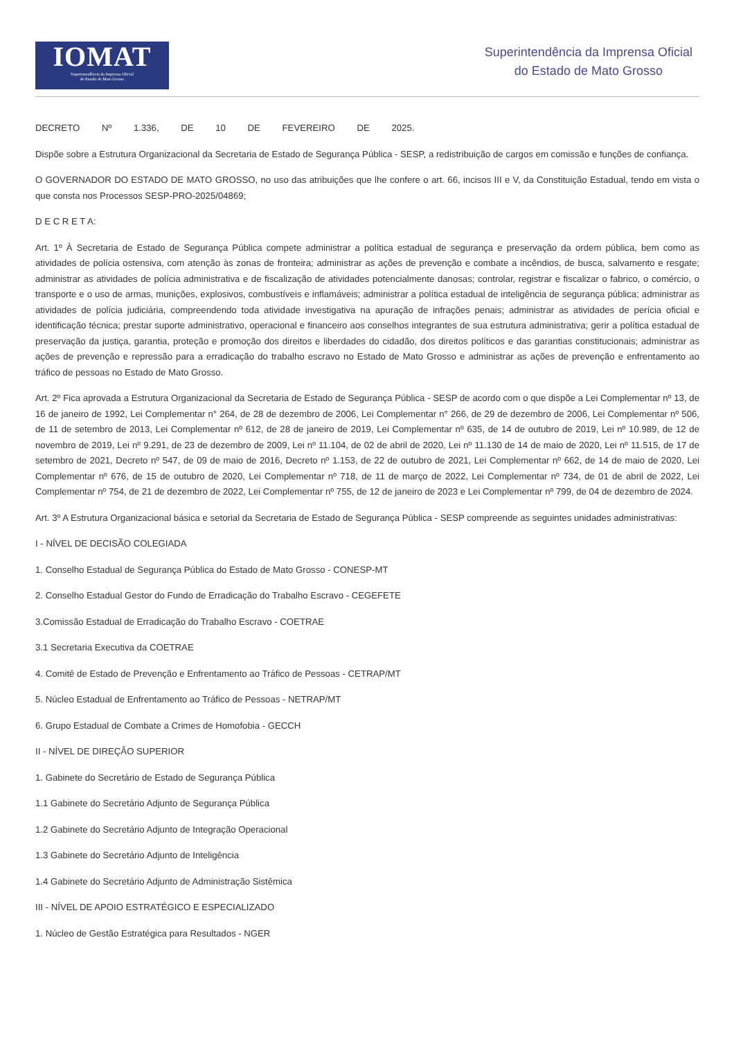IOMAT
Superintendência da Imprensa Oficial
do Estado de Mato Grosso
Superintendência da Imprensa Oficial
do Estado de Mato Grosso
DECRETO Nº 1.336, DE 10 DE FEVEREIRO DE 2025.
Dispõe sobre a Estrutura Organizacional da Secretaria de Estado de Segurança Pública - SESP, a redistribuição de cargos em comissão e funções de confiança.
O GOVERNADOR DO ESTADO DE MATO GROSSO, no uso das atribuições que lhe confere o art. 66, incisos III e V, da Constituição Estadual, tendo em vista o que consta nos Processos SESP-PRO-2025/04869;
D E C R E T A:
Art. 1º À Secretaria de Estado de Segurança Pública compete administrar a política estadual de segurança e preservação da ordem pública, bem como as atividades de polícia ostensiva, com atenção às zonas de fronteira; administrar as ações de prevenção e combate a incêndios, de busca, salvamento e resgate; administrar as atividades de polícia administrativa e de fiscalização de atividades potencialmente danosas; controlar, registrar e fiscalizar o fabrico, o comércio, o transporte e o uso de armas, munições, explosivos, combustíveis e inflamáveis; administrar a política estadual de inteligência de segurança pública; administrar as atividades de polícia judiciária, compreendendo toda atividade investigativa na apuração de infrações penais; administrar as atividades de perícia oficial e identificação técnica; prestar suporte administrativo, operacional e financeiro aos conselhos integrantes de sua estrutura administrativa; gerir a política estadual de preservação da justiça, garantia, proteção e promoção dos direitos e liberdades do cidadão, dos direitos políticos e das garantias constitucionais; administrar as ações de prevenção e repressão para a erradicação do trabalho escravo no Estado de Mato Grosso e administrar as ações de prevenção e enfrentamento ao tráfico de pessoas no Estado de Mato Grosso.
Art. 2º Fica aprovada a Estrutura Organizacional da Secretaria de Estado de Segurança Pública - SESP de acordo com o que dispõe a Lei Complementar nº 13, de 16 de janeiro de 1992, Lei Complementar n° 264, de 28 de dezembro de 2006, Lei Complementar n° 266, de 29 de dezembro de 2006, Lei Complementar nº 506, de 11 de setembro de 2013, Lei Complementar nº 612, de 28 de janeiro de 2019, Lei Complementar nº 635, de 14 de outubro de 2019, Lei nº 10.989, de 12 de novembro de 2019, Lei nº 9.291, de 23 de dezembro de 2009, Lei nº 11.104, de 02 de abril de 2020, Lei nº 11.130 de 14 de maio de 2020, Lei nº 11.515, de 17 de setembro de 2021, Decreto nº 547, de 09 de maio de 2016, Decreto nº 1.153, de 22 de outubro de 2021, Lei Complementar nº 662, de 14 de maio de 2020, Lei Complementar nº 676, de 15 de outubro de 2020, Lei Complementar nº 718, de 11 de março de 2022, Lei Complementar nº 734, de 01 de abril de 2022, Lei Complementar nº 754, de 21 de dezembro de 2022, Lei Complementar nº 755, de 12 de janeiro de 2023 e Lei Complementar nº 799, de 04 de dezembro de 2024.
Art. 3º A Estrutura Organizacional básica e setorial da Secretaria de Estado de Segurança Pública - SESP compreende as seguintes unidades administrativas:
I - NÍVEL DE DECISÃO COLEGIADA
1. Conselho Estadual de Segurança Pública do Estado de Mato Grosso - CONESP-MT
2. Conselho Estadual Gestor do Fundo de Erradicação do Trabalho Escravo - CEGEFETE
3.Comissão Estadual de Erradicação do Trabalho Escravo - COETRAE
3.1 Secretaria Executiva da COETRAE
4. Comitê de Estado de Prevenção e Enfrentamento ao Tráfico de Pessoas - CETRAP/MT
5. Núcleo Estadual de Enfrentamento ao Tráfico de Pessoas - NETRAP/MT
6. Grupo Estadual de Combate a Crimes de Homofobia - GECCH
II - NÍVEL DE DIREÇÃO SUPERIOR
1. Gabinete do Secretário de Estado de Segurança Pública
1.1 Gabinete do Secretário Adjunto de Segurança Pública
1.2 Gabinete do Secretário Adjunto de Integração Operacional
1.3 Gabinete do Secretário Adjunto de Inteligência
1.4 Gabinete do Secretário Adjunto de Administração Sistêmica
III - NÍVEL DE APOIO ESTRATÉGICO E ESPECIALIZADO
1. Núcleo de Gestão Estratégica para Resultados - NGER